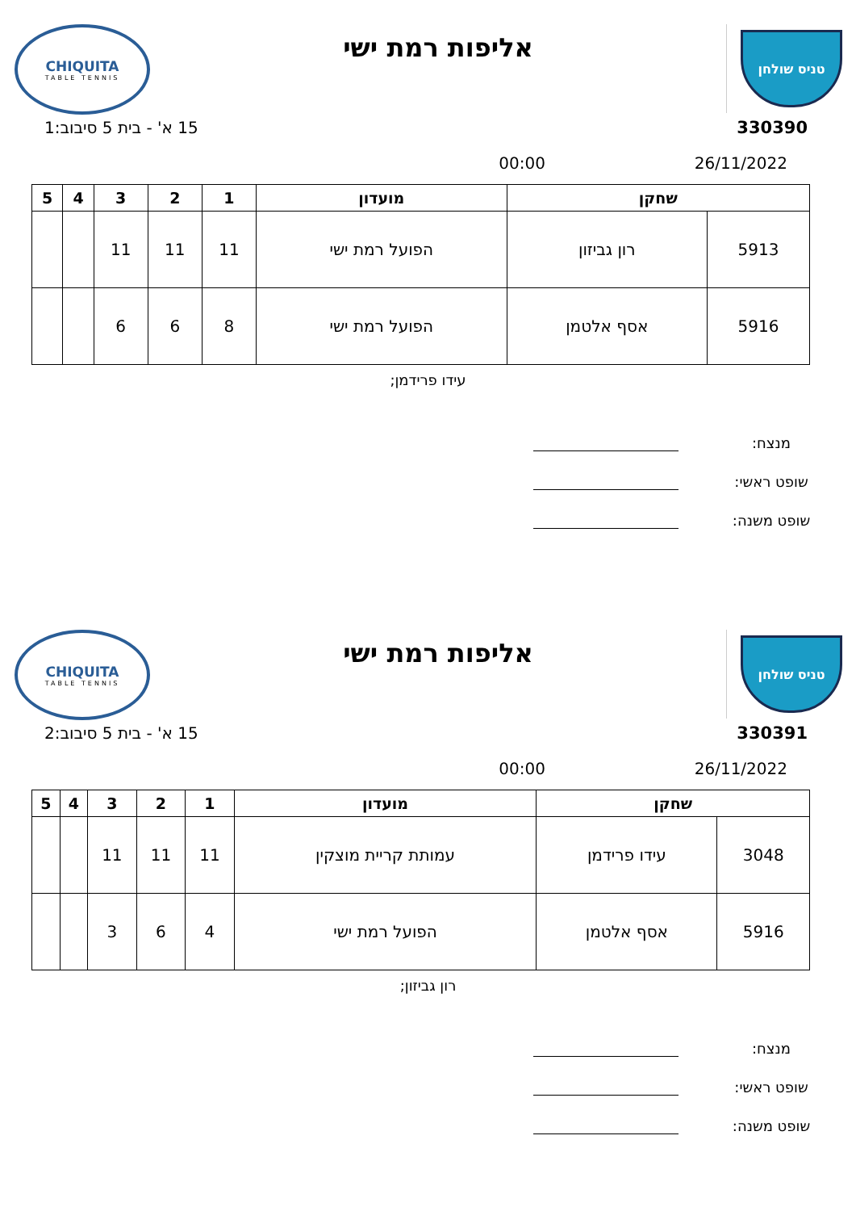טניס שולחן
אליפות רמת ישי
CHIQUITA
TABLE TENNIS
330390 15 א' - בית 5 סיבוב:1
26/11/2022 00:00
| שחקן | | מועדון | 1 | 2 | 3 | 4 | 5 |
| --- | --- | --- | --- | --- | --- | --- | --- |
| 5913 | רון גביזון | הפועל רמת ישי | 11 | 11 | 11 | | |
| 5916 | אסף אלטמן | הפועל רמת ישי | 8 | 6 | 6 | | |
עידו פרידמן;
מנצח:
שופט ראשי:
שופט משנה:
טניס שולחן
אליפות רמת ישי
CHIQUITA
TABLE TENNIS
330391 15 א' - בית 5 סיבוב:2
26/11/2022 00:00
| שחקן | | מועדון | 1 | 2 | 3 | 4 | 5 |
| --- | --- | --- | --- | --- | --- | --- | --- |
| 3048 | עידו פרידמן | עמותת קריית מוצקין | 11 | 11 | 11 | | |
| 5916 | אסף אלטמן | הפועל רמת ישי | 4 | 6 | 3 | | |
רון גביזון;
מנצח:
שופט ראשי:
שופט משנה: